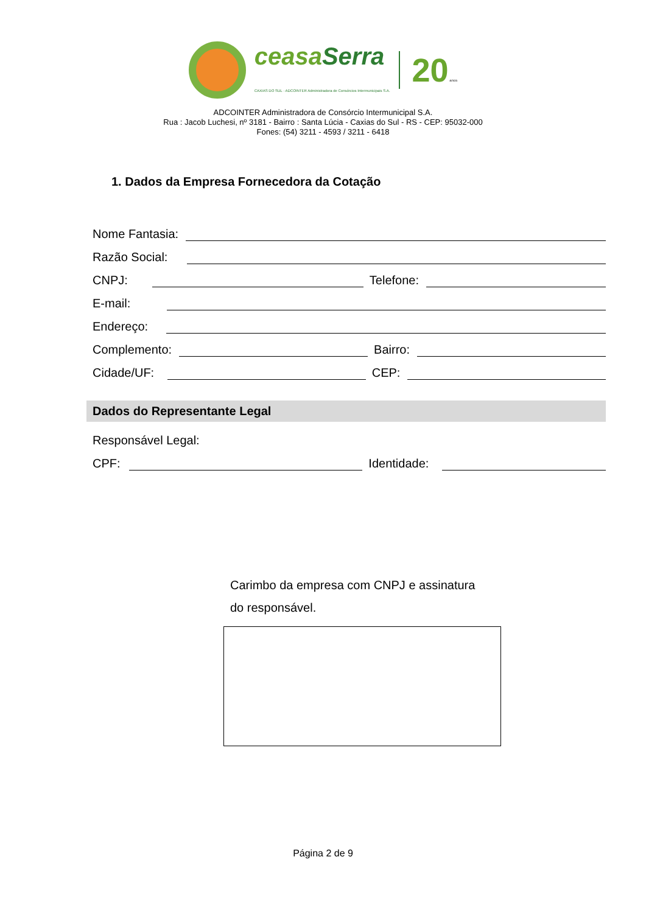ceasaSerra
CAXIAS DO SUL · ADCOINTER Administradora de Consórcios Intermunicipais S.A.
20 anos
ADCOINTER Administradora de Consórcio Intermunicipal S.A.
Rua : Jacob Luchesi, nº 3181 - Bairro : Santa Lúcia - Caxias do Sul - RS - CEP: 95032-000
Fones: (54) 3211 - 4593 / 3211 - 6418
1. Dados da Empresa Fornecedora da Cotação
Nome Fantasia:
Razão Social:
CNPJ: Telefone:
E-mail:
Endereço:
Complemento: Bairro:
Cidade/UF: CEP:
Dados do Representante Legal
Responsável Legal:
CPF: Identidade:
Carimbo da empresa com CNPJ e assinatura
do responsável.
Página 2 de 9